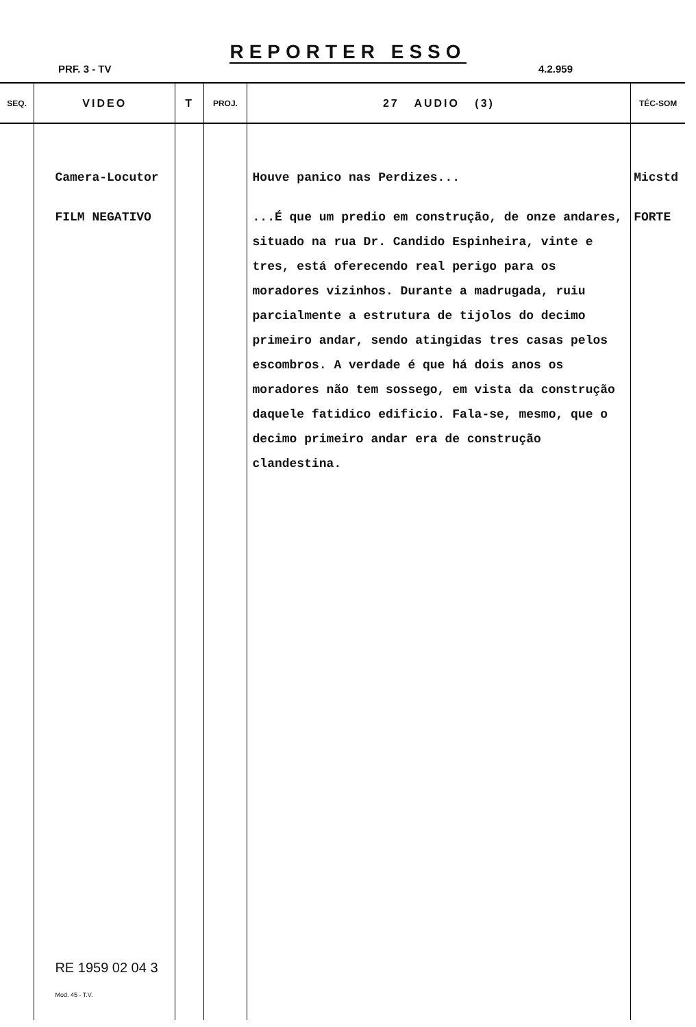REPORTER ESSO
PRF. 3 - TV 4.2.959
| SEQ. | VIDEO | T | PROJ. | 27 AUDIO (3) | TÉC-SOM |
| --- | --- | --- | --- | --- | --- |
| | Camera-Locutor FILM NEGATIVO RE 1959 02 04 3 Mod. 45 - T.V. | | | Houve panico nas Perdizes... ...É que um predio em construção, de onze andares, situado na rua Dr. Candido Espinheira, vinte e tres, está oferecendo real perigo para os moradores vizinhos. Durante a madrugada, ruiu parcialmente a estrutura de tijolos do decimo primeiro andar, sendo atingidas tres casas pelos escombros. A verdade é que há dois anos os moradores não tem sossego, em vista da construção daquele fatidico edificio. Fala-se, mesmo, que o decimo primeiro andar era de construção clandestina. | Micstd FORTE |